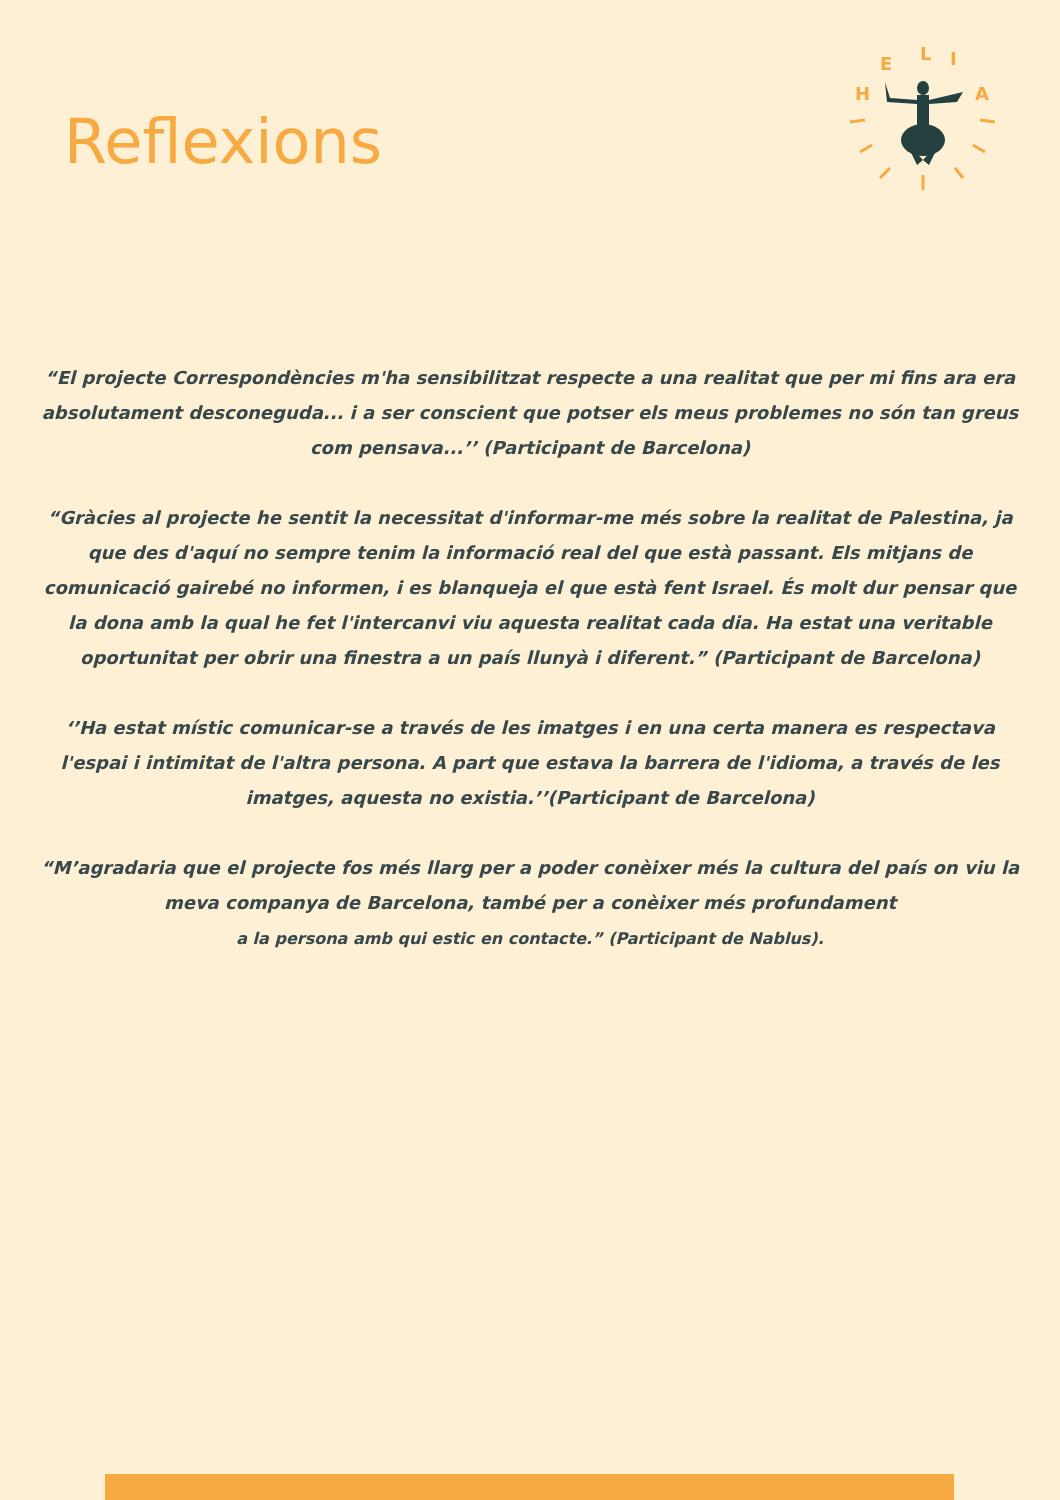Reflexions
H
E
L
I
A
“El projecte Correspondències m'ha sensibilitzat respecte a una realitat que per mi fins ara era absolutament desconeguda... i a ser conscient que potser els meus problemes no són tan greus com pensava...’’ (Participant de Barcelona)
“Gràcies al projecte he sentit la necessitat d'informar-me més sobre la realitat de Palestina, ja que des d'aquí no sempre tenim la informació real del que està passant. Els mitjans de comunicació gairebé no informen, i es blanqueja el que està fent Israel. És molt dur pensar que la dona amb la qual he fet l'intercanvi viu aquesta realitat cada dia. Ha estat una veritable oportunitat per obrir una finestra a un país llunyà i diferent.” (Participant de Barcelona)
‘’Ha estat místic comunicar-se a través de les imatges i en una certa manera es respectava l'espai i intimitat de l'altra persona. A part que estava la barrera de l'idioma, a través de les imatges, aquesta no existia.’’(Participant de Barcelona)
“M’agradaria que el projecte fos més llarg per a poder conèixer més la cultura del país on viu la meva companya de Barcelona, també per a conèixer més profundament
a la persona amb qui estic en contacte.” (Participant de Nablus).